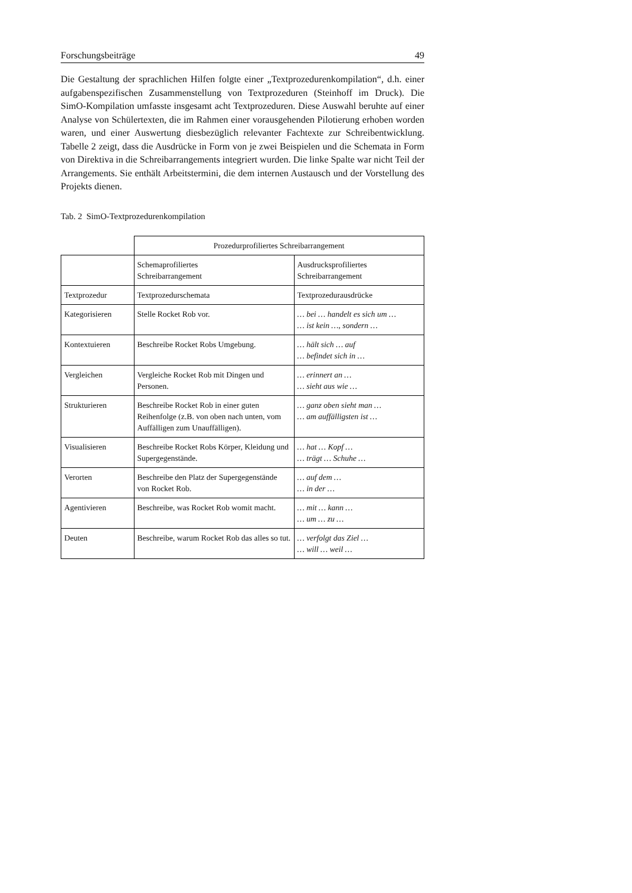Forschungsbeiträge 49
Die Gestaltung der sprachlichen Hilfen folgte einer „Textprozedurenkompilation“, d.h. einer aufgabenspezifischen Zusammenstellung von Textprozeduren (Steinhoff im Druck). Die SimO-Kompilation umfasste insgesamt acht Textprozeduren. Diese Auswahl beruhte auf einer Analyse von Schülertexten, die im Rahmen einer vorausgehenden Pilotierung erhoben worden waren, und einer Auswertung diesbezüglich relevanter Fachtexte zur Schreibentwicklung. Tabelle 2 zeigt, dass die Ausdrücke in Form von je zwei Beispielen und die Schemata in Form von Direktiva in die Schreibarrangements integriert wurden. Die linke Spalte war nicht Teil der Arrangements. Sie enthält Arbeitstermini, die dem internen Austausch und der Vorstellung des Projekts dienen.
Tab. 2 SimO-Textprozedurenkompilation
| | Prozedurprofiliertes Schreibarrangement | |
| | Schemaprofiliertes Schreibarrangement | Ausdrucksprofiliertes Schreibarrangement |
| Textprozedur | Textprozedurschemata | Textprozedurausdrücke |
| Kategorisieren | Stelle Rocket Rob vor. | … bei … handelt es sich um … … ist kein …, sondern … |
| Kontextuieren | Beschreibe Rocket Robs Umgebung. | … hält sich … auf … befindet sich in … |
| Vergleichen | Vergleiche Rocket Rob mit Dingen und Personen. | … erinnert an … … sieht aus wie … |
| Strukturieren | Beschreibe Rocket Rob in einer guten Reihenfolge (z.B. von oben nach unten, vom Auffälligen zum Unauffälligen). | … ganz oben sieht man … … am auffälligsten ist … |
| Visualisieren | Beschreibe Rocket Robs Körper, Kleidung und Supergegenstände. | … hat … Kopf … … trägt … Schuhe … |
| Verorten | Beschreibe den Platz der Supergegenstände von Rocket Rob. | … auf dem … … in der … |
| Agentivieren | Beschreibe, was Rocket Rob womit macht. | … mit … kann … … um … zu … |
| Deuten | Beschreibe, warum Rocket Rob das alles so tut. | … verfolgt das Ziel … … will … weil … |